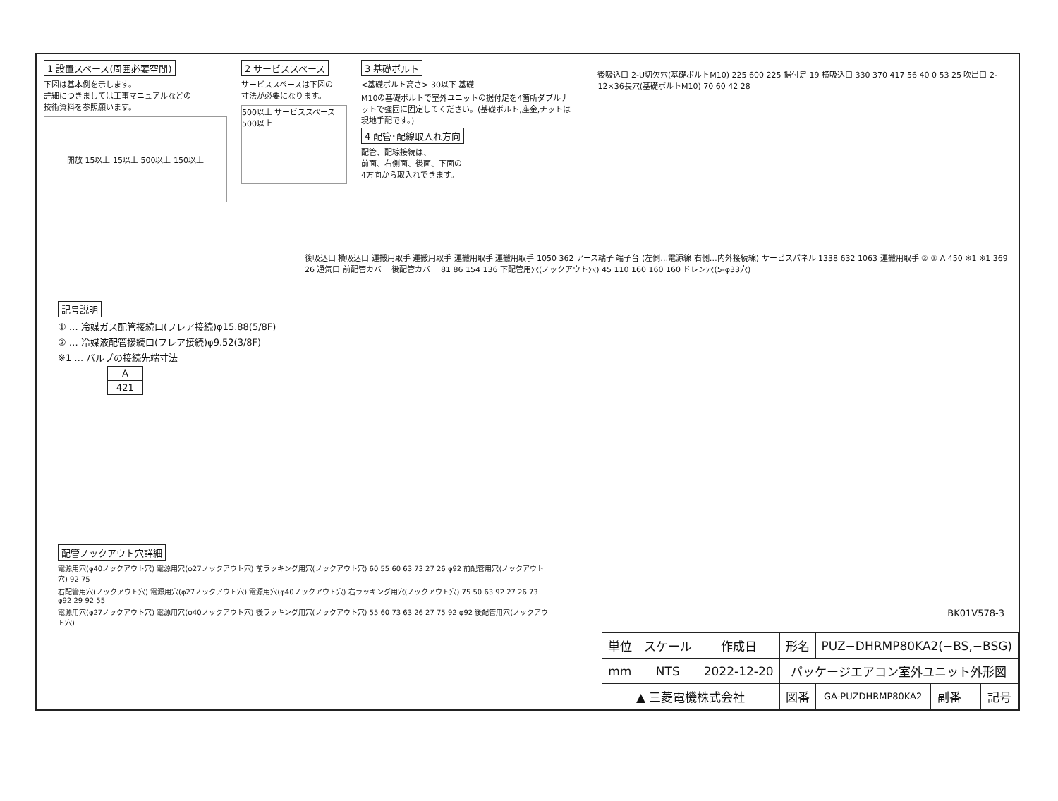1 設置スペース(周囲必要空間)
下図は基本例を示します。
詳細につきましては工事マニュアルなどの
技術資料を参照願います。
開放 15以上 15以上 500以上 150以上
2 サービススペース
サービススペースは下図の
寸法が必要になります。
500以上 サービススペース 500以上
3 基礎ボルト
<基礎ボルト高さ> 30以下 基礎
M10の基礎ボルトで室外ユニットの据付足を4箇所ダブルナットで強固に固定してください。(基礎ボルト,座金,ナットは現地手配です。)
4 配管･配線取入れ方向
配管、配線接続は、
前面、右側面、後面、下面の
4方向から取入れできます。
後吸込口 2-U切欠穴(基礎ボルトM10) 225 600 225 据付足 19 横吸込口 330 370 417 56 40 0 53 25 吹出口 2-12×36長穴(基礎ボルトM10) 70 60 42 28
後吸込口 横吸込口 運搬用取手 運搬用取手 運搬用取手 運搬用取手 1050 362 アース端子 端子台 (左側…電源線 右側…内外接続線) サービスパネル 1338 632 1063 運搬用取手 ② ① A 450 ※1 ※1 369 26 通気口 前配管カバー 後配管カバー 81 86 154 136 下配管用穴(ノックアウト穴) 45 110 160 160 160 ドレン穴(5-φ33穴)
記号説明
① … 冷媒ガス配管接続口(フレア接続)φ15.88(5/8F)
② … 冷媒液配管接続口(フレア接続)φ9.52(3/8F)
※1 … バルブの接続先端寸法
| A |
| --- |
| 421 |
配管ノックアウト穴詳細
電源用穴(φ40ノックアウト穴) 電源用穴(φ27ノックアウト穴) 前ラッキング用穴(ノックアウト穴) 60 55 60 63 73 27 26 φ92 前配管用穴(ノックアウト穴) 92 75
右配管用穴(ノックアウト穴) 電源用穴(φ27ノックアウト穴) 電源用穴(φ40ノックアウト穴) 右ラッキング用穴(ノックアウト穴) 75 50 63 92 27 26 73 φ92 29 92 55
電源用穴(φ27ノックアウト穴) 電源用穴(φ40ノックアウト穴) 後ラッキング用穴(ノックアウト穴) 55 60 73 63 26 27 75 92 φ92 後配管用穴(ノックアウト穴)
BK01V578-3
| 単位 | スケール | 作成日 | 形名 | PUZ−DHRMP80KA2(−BS,−BSG) | | | |
| mm | NTS | 2022-12-20 | パッケージエアコン室外ユニット外形図 | | | | |
| ▲ 三菱電機株式会社 | | | 図番 | GA-PUZDHRMP80KA2 | 副番 | | 記号 |